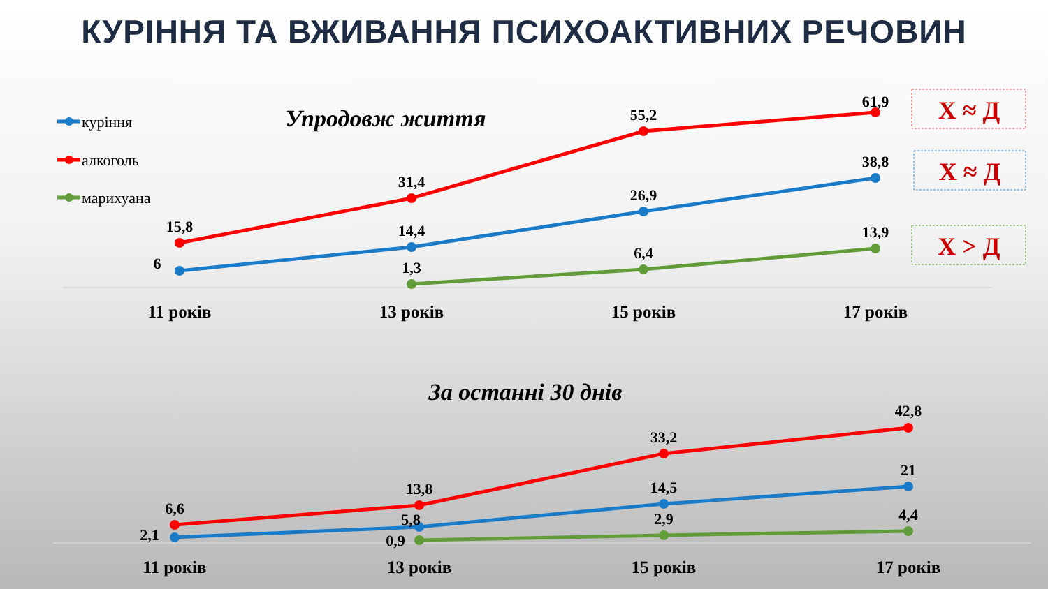КУРІННЯ ТА ВЖИВАННЯ ПСИХОАКТИВНИХ РЕЧОВИН
куріння
алкоголь
марихуана
Упродовж життя
15,8
31,4
55,2
61,9
6
14,4
26,9
38,8
1,3
6,4
13,9
11 років
13 років
15 років
17 років
Х ≈ Д
Х ≈ Д
Х > Д
За останні 30 днів
6,6
13,8
33,2
42,8
2,1
5,8
14,5
21
0,9
2,9
4,4
11 років
13 років
15 років
17 років